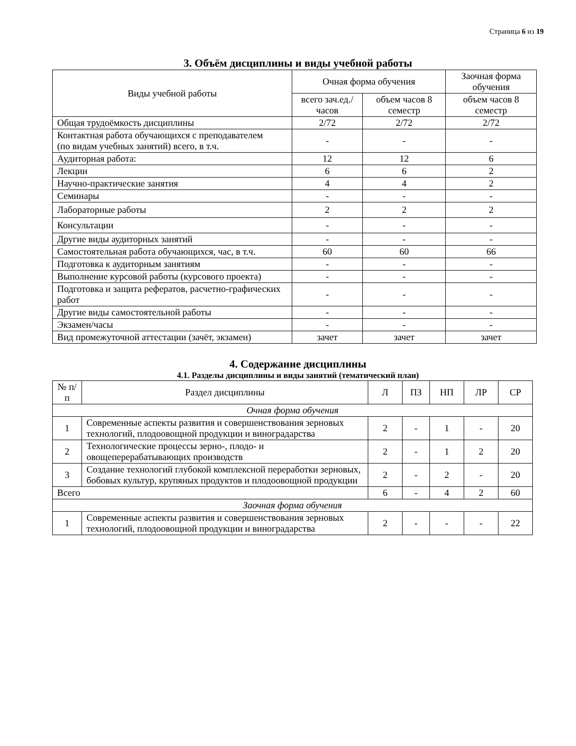Страница 6 из 19
3. Объём дисциплины и виды учебной работы
| Виды учебной работы | Очная форма обучения | | Заочная форма обучения |
| --- | --- | --- | --- |
| | всего зач.ед./часов | объем часов 8 семестр | объем часов 8 семестр |
| Общая трудоёмкость дисциплины | 2/72 | 2/72 | 2/72 |
| Контактная работа обучающихся с преподавателем (по видам учебных занятий) всего, в т.ч. | - | - | - |
| Аудиторная работа: | 12 | 12 | 6 |
| Лекции | 6 | 6 | 2 |
| Научно-практические занятия | 4 | 4 | 2 |
| Семинары | - | - | - |
| Лабораторные работы | 2 | 2 | 2 |
| Консультации | - | - | - |
| Другие виды аудиторных занятий | - | - | - |
| Самостоятельная работа обучающихся, час, в т.ч. | 60 | 60 | 66 |
| Подготовка к аудиторным занятиям | - | - | - |
| Выполнение курсовой работы (курсового проекта) | - | - | - |
| Подготовка и защита рефератов, расчетно-графических работ | - | - | - |
| Другие виды самостоятельной работы | - | - | - |
| Экзамен/часы | - | - | - |
| Вид промежуточной аттестации (зачёт, экзамен) | зачет | зачет | зачет |
4. Содержание дисциплины
4.1. Разделы дисциплины и виды занятий (тематический план)
| № п/п | Раздел дисциплины | Л | ПЗ | НП | ЛР | СР |
| --- | --- | --- | --- | --- | --- | --- |
| Очная форма обучения | | | | | | |
| 1 | Современные аспекты развития и совершенствования зерновых технологий, плодоовощной продукции и виноградарства | 2 | - | 1 | - | 20 |
| 2 | Технологические процессы зерно-, плодо- и овощеперерабатывающих производств | 2 | - | 1 | 2 | 20 |
| 3 | Создание технологий глубокой комплексной переработки зерновых, бобовых культур, крупяных продуктов и плодоовощной продукции | 2 | - | 2 | - | 20 |
| Всего | | 6 | - | 4 | 2 | 60 |
| Заочная форма обучения | | | | | | |
| 1 | Современные аспекты развития и совершенствования зерновых технологий, плодоовощной продукции и виноградарства | 2 | - | - | - | 22 |